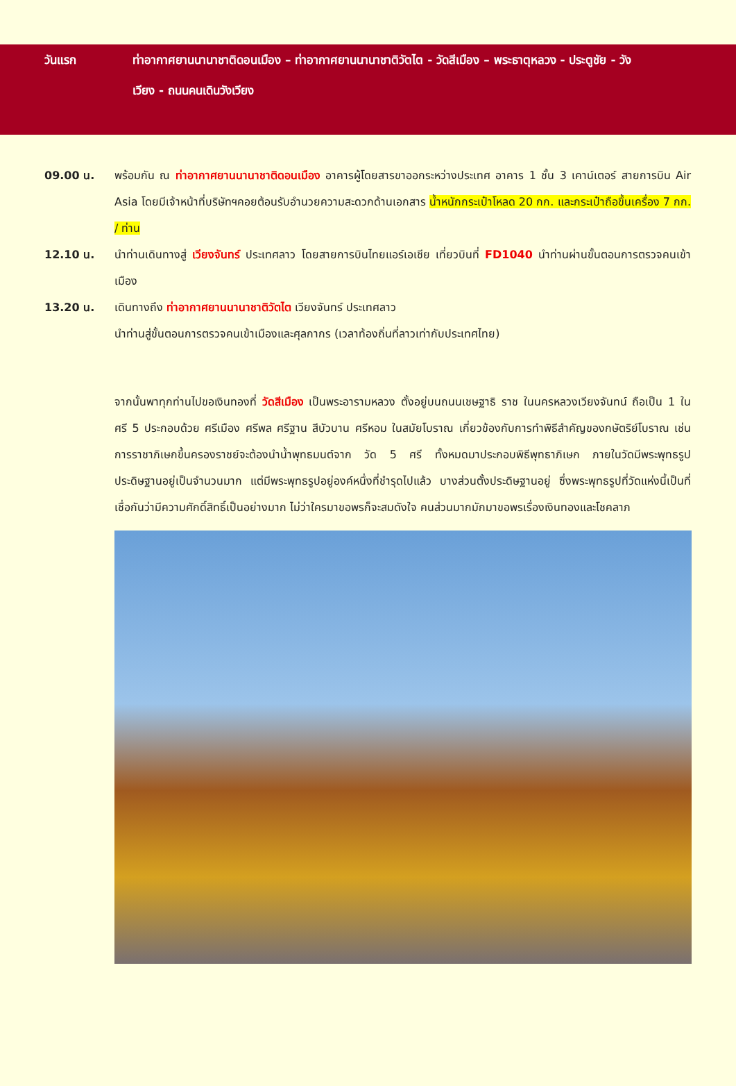วันแรก ท่าอากาศยานนานาชาติดอนเมือง – ท่าอากาศยานนานาชาติวัตไต - วัดสีเมือง – พระธาตุหลวง - ประตูชัย - วัง
เวียง - ถนนคนเดินวังเวียง
09.00 น. พร้อมกัน ณ ท่าอากาศยานนานาชาติดอนเมือง อาคารผู้โดยสารขาออกระหว่างประเทศ อาคาร 1 ชั้น 3 เคาน์เตอร์ สายการบิน Air Asia โดยมีเจ้าหน้าที่บริษัทฯคอยต้อนรับอำนวยความสะดวกด้านเอกสาร น้ำหนักกระเป๋าโหลด 20 กก. และกระเป๋าถือขึ้นเครื่อง 7 กก. / ท่าน
12.10 น. นำท่านเดินทางสู่ เวียงจันทร์ ประเทศลาว โดยสายการบินไทยแอร์เอเชีย เที่ยวบินที่ FD1040 นำท่านผ่านขั้นตอนการตรวจคนเข้าเมือง
13.20 น. เดินทางถึง ท่าอากาศยานนานาชาติวัตไต เวียงจันทร์ ประเทศลาว
นำท่านสู่ขั้นตอนการตรวจคนเข้าเมืองและศุลกากร (เวลาท้องถิ่นที่ลาวเท่ากับประเทศไทย)
จากนั้นพาทุกท่านไปขอเงินทองที่ วัดสีเมือง เป็นพระอารามหลวง ตั้งอยู่บนถนนเชษฐาธิ ราช ในนครหลวงเวียงจันทน์ ถือเป็น 1 ใน ศรี 5 ประกอบด้วย ศรีเมือง ศรีพล ศรีฐาน สีบัวบาน ศรีหอม ในสมัยโบราณ เกี่ยวข้องกับการทำพิธีสำคัญของกษัตริย์โบราณ เช่น การราชาภิเษกขึ้นครองราชย์จะต้องนำน้ำพุทธมนต์จาก วัด 5 ศรี ทั้งหมดมาประกอบพิธีพุทธาภิเษก ภายในวัดมีพระพุทธรูปประดิษฐานอยู่เป็นจำนวนมาก แต่มีพระพุทธรูปอยู่องค์หนึ่งที่ชำรุดไปแล้ว บางส่วนตั้งประดิษฐานอยู่ ซึ่งพระพุทธรูปที่วัดแห่งนี้เป็นที่เชื่อกันว่ามีความศักดิ์สิทธิ์เป็นอย่างมาก ไม่ว่าใครมาขอพรก็จะสมดังใจ คนส่วนมากมักมาขอพรเรื่องเงินทองและโชคลาภ